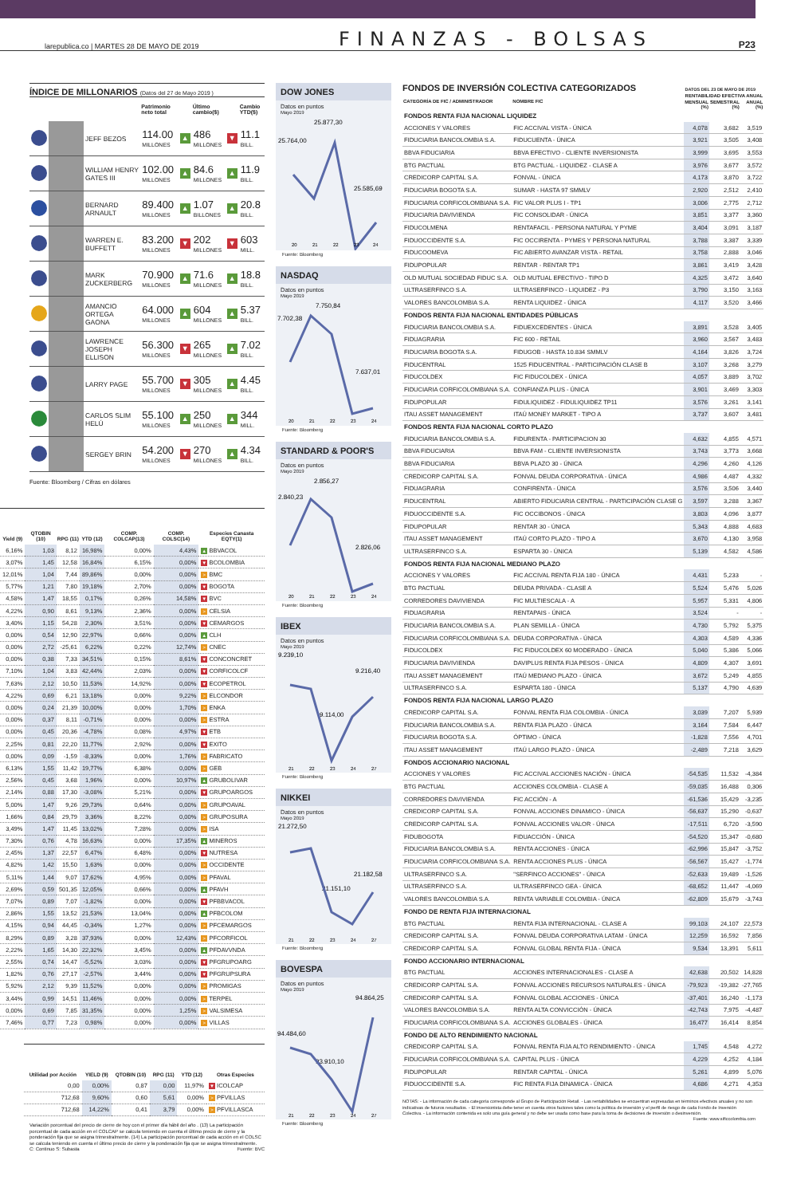larepublica.co | MARTES 28 DE MAYO DE 2019
FINANZAS - BOLSAS
P23
ÍNDICE DE MILLONARIOS (Datos del 27 de Mayo 2019 )
| | | | Patrimonio neto total | | Último cambio($) | | Cambio YTD($) |
| --- | --- | --- | --- | --- | --- | --- | --- |
| | | JEFF BEZOS | 114.00 MILLONES | ▲ | 486 MILLONES | ▼ | 11.1 BILL. |
| | | WILLIAM HENRY GATES III | 102.00 MILLONES | ▲ | 84.6 MILLONES | ▲ | 11.9 BILL. |
| | | BERNARD ARNAULT | 89.400 MILLONES | ▲ | 1.07 BILLONES | ▲ | 20.8 BILL. |
| | | WARREN E. BUFFETT | 83.200 MILLONES | ▼ | 202 MILLONES | ▼ | 603 MILL. |
| | | MARK ZUCKERBERG | 70.900 MILLONES | ▲ | 71.6 MILLONES | ▲ | 18.8 BILL. |
| | | AMANCIO ORTEGA GAONA | 64.000 MILLONES | ▲ | 604 MILLONES | ▲ | 5.37 BILL. |
| | | LAWRENCE JOSEPH ELLISON | 56.300 MILLONES | ▼ | 265 MILLONES | ▲ | 7.02 BILL. |
| | | LARRY PAGE | 55.700 MILLONES | ▼ | 305 MILLONES | ▲ | 4.45 BILL. |
| | | CARLOS SLIM HELÚ | 55.100 MILLONES | ▲ | 250 MILLONES | ▲ | 344 MILL. |
| | | SERGEY BRIN | 54.200 MILLONES | ▼ | 270 MILLONES | ▲ | 4.34 BILL. |
Fuente: Bloomberg / Cifras en dólares
| Yield (9) | QTOBIN (10) | RPG (11) | YTD (12) | COMP. COLCAP(13) | COMP. COLSC(14) | Especies Canasta EQTY(1) |
| --- | --- | --- | --- | --- | --- | --- |
| 6,16% | 1,03 | 8,12 | 16,98% | 0,00% | 4,43% | ▲ BBVACOL |
| 3,07% | 1,45 | 12,58 | 16,84% | 6,15% | 0,00% | ▼ BCOLOMBIA |
| 12,01% | 1,04 | 7,44 | 89,86% | 0,00% | 0,00% | > BMC |
| 5,77% | 1,21 | 7,80 | 19,18% | 2,70% | 0,00% | ▼ BOGOTA |
| 4,58% | 1,47 | 18,55 | 0,17% | 0,26% | 14,58% | ▼ BVC |
| 4,22% | 0,90 | 8,61 | 9,13% | 2,36% | 0,00% | > CELSIA |
| 3,40% | 1,15 | 54,28 | 2,30% | 3,51% | 0,00% | ▼ CEMARGOS |
| 0,00% | 0,54 | 12,90 | 22,97% | 0,66% | 0,00% | ▲ CLH |
| 0,00% | 2,72 | -25,61 | 6,22% | 0,22% | 12,74% | > CNEC |
| 0,00% | 0,38 | 7,33 | 34,51% | 0,15% | 8,61% | ▼ CONCONCRET |
| 7,10% | 1,04 | 3,83 | 42,44% | 2,03% | 0,00% | ▼ CORFICOLCF |
| 7,63% | 2,12 | 10,50 | 11,53% | 14,92% | 0,00% | ▼ ECOPETROL |
| 4,22% | 0,69 | 6,21 | 13,18% | 0,00% | 9,22% | > ELCONDOR |
| 0,00% | 0,24 | 21,39 | 10,00% | 0,00% | 1,70% | > ENKA |
| 0,00% | 0,37 | 8,11 | -0,71% | 0,00% | 0,00% | > ESTRA |
| 0,00% | 0,45 | 20,36 | -4,78% | 0,08% | 4,97% | ▼ ETB |
| 2,25% | 0,81 | 22,20 | 11,77% | 2,92% | 0,00% | ▼ EXITO |
| 0,00% | 0,09 | -1,59 | -8,33% | 0,00% | 1,76% | > FABRICATO |
| 6,13% | 1,55 | 11,42 | 19,77% | 6,38% | 0,00% | > GEB |
| 2,56% | 0,45 | 3,68 | 1,96% | 0,00% | 10,97% | ▲ GRUBOLIVAR |
| 2,14% | 0,88 | 17,30 | -3,08% | 5,21% | 0,00% | ▼ GRUPOARGOS |
| 5,00% | 1,47 | 9,26 | 29,73% | 0,64% | 0,00% | > GRUPOAVAL |
| 1,66% | 0,84 | 29,79 | 3,36% | 8,22% | 0,00% | > GRUPOSURA |
| 3,49% | 1,47 | 11,45 | 13,02% | 7,28% | 0,00% | > ISA |
| 7,30% | 0,76 | 4,78 | 16,63% | 0,00% | 17,35% | ▲ MINEROS |
| 2,45% | 1,37 | 22,57 | 6,47% | 6,48% | 0,00% | ▼ NUTRESA |
| 4,82% | 1,42 | 15,50 | 1,63% | 0,00% | 0,00% | > OCCIDENTE |
| 5,11% | 1,44 | 9,07 | 17,62% | 4,95% | 0,00% | > PFAVAL |
| 2,69% | 0,59 | 501,35 | 12,05% | 0,66% | 0,00% | ▲ PFAVH |
| 7,07% | 0,89 | 7,07 | -1,82% | 0,00% | 0,00% | ▼ PFBBVACOL |
| 2,86% | 1,55 | 13,52 | 21,53% | 13,04% | 0,00% | ▲ PFBCOLOM |
| 4,15% | 0,94 | 44,45 | -0,34% | 1,27% | 0,00% | > PFCEMARGOS |
| 8,29% | 0,89 | 3,28 | 37,93% | 0,00% | 12,43% | > PFCORFICOL |
| 2,22% | 1,65 | 14,30 | 22,32% | 3,45% | 0,00% | ▲ PFDAVVNDA |
| 2,55% | 0,74 | 14,47 | -5,52% | 3,03% | 0,00% | ▼ PFGRUPOARG |
| 1,82% | 0,76 | 27,17 | -2,57% | 3,44% | 0,00% | ▼ PFGRUPSURA |
| 5,92% | 2,12 | 9,39 | 11,52% | 0,00% | 0,00% | > PROMIGAS |
| 3,44% | 0,99 | 14,51 | 11,46% | 0,00% | 0,00% | > TERPEL |
| 0,00% | 0,69 | 7,85 | 31,35% | 0,00% | 1,25% | > VALSIMESA |
| 7,46% | 0,77 | 7,23 | 0,98% | 0,00% | 0,00% | > VILLAS |
| Utilidad por Acción | YIELD (9) | QTOBIN (10) | RPG (11) | YTD (12) | Otras Especies |
| --- | --- | --- | --- | --- | --- |
| 0,00 | 0,00% | 0,87 | 0,00 | 11,97% | ▼ ICOLCAP |
| 712,68 | 9,60% | 0,60 | 5,61 | 0,00% | > PFVILLAS |
| 712,68 | 14,22% | 0,41 | 3,79 | 0,00% | > PFVILLASCA |
Variación porcentual del precio de cierre de hoy con el primer día hábil del año . (13) La participación porcentual de cada acción en el COLCAP se calcula teniendo en cuenta el último precio de cierre y la ponderación fija que se asigna trimestralmente. (14) La participación porcentual de cada acción en el COLSC se calcula teniendo en cuenta el último precio de cierre y la ponderación fija que se asigna trimestralmente.
C: Continuo S: Subasta Fuente: BVC
DOW JONES
Datos en puntos
Mayo 2019
25.877,30
25.764,00
25.585,69
20
21
22
23
24
Fuente: Bloomberg
NASDAQ
Datos en puntos
Mayo 2019
7.750,84
7.702,38
7.637,01
20
21
22
23
24
Fuente: Bloomberg
STANDARD & POOR'S
Datos en puntos
Mayo 2019
2.856,27
2.840,23
2.826,06
20
21
22
23
24
Fuente: Bloomberg
IBEX
Datos en puntos
Mayo 2019
9.239,10
9.216,40
9.114,00
21
22
23
24
27
Fuente: Bloomberg
NIKKEI
Datos en puntos
Mayo 2019
21.272,50
21.182,58
21.151,10
21
22
23
24
27
Fuente: Bloomberg
BOVESPA
Datos en puntos
Mayo 2019
94.864,25
94.484,60
93.910,10
21
22
23
24
27
Fuente: Bloomberg
FONDOS DE INVERSIÓN COLECTIVA CATEGORIZADOS DATOS DEL 23 DE MAYO DE 2019
| CATEGORÍA DE FIC / ADMINISTRADOR | NOMBRE FIC | RENTABILIDAD EFECTIVA ANUAL | | |
| --- | --- | --- | --- | --- |
| | | MENSUAL (%) | SEMESTRAL (%) | ANUAL (%) |
| FONDOS RENTA FIJA NACIONAL LIQUIDEZ | | | | |
| ACCIONES Y VALORES | FIC ACCIVAL VISTA - ÚNICA | 4,078 | 3,682 | 3,519 |
| FIDUCIARIA BANCOLOMBIA S.A. | FIDUCUENTA - ÚNICA | 3,921 | 3,505 | 3,408 |
| BBVA FIDUCIARIA | BBVA EFECTIVO - CLIENTE INVERSIONISTA | 3,999 | 3,695 | 3,553 |
| BTG PACTUAL | BTG PACTUAL - LIQUIDEZ - CLASE A | 3,976 | 3,677 | 3,572 |
| CREDICORP CAPITAL S.A. | FONVAL - ÚNICA | 4,173 | 3,870 | 3,722 |
| FIDUCIARIA BOGOTA S.A. | SUMAR - HASTA 97 SMMLV | 2,920 | 2,512 | 2,410 |
| FIDUCIARIA CORFICOLOMBIANA S.A. | FIC VALOR PLUS I - TP1 | 3,006 | 2,775 | 2,712 |
| FIDUCIARIA DAVIVIENDA | FIC CONSOLIDAR - ÚNICA | 3,851 | 3,377 | 3,360 |
| FIDUCOLMENA | RENTAFACIL - PERSONA NATURAL Y PYME | 3,404 | 3,091 | 3,187 |
| FIDUOCCIDENTE S.A. | FIC OCCIRENTA - PYMES Y PERSONA NATURAL | 3,788 | 3,387 | 3,339 |
| FIDUCOOMEVA | FIC ABIERTO AVANZAR VISTA - RETAIL | 3,758 | 2,888 | 3,046 |
| FIDUPOPULAR | RENTAR - RENTAR TP1 | 3,861 | 3,419 | 3,428 |
| OLD MUTUAL SOCIEDAD FIDUC S.A. | OLD MUTUAL EFECTIVO - TIPO D | 4,325 | 3,472 | 3,640 |
| ULTRASERFINCO S.A. | ULTRASERFINCO - LIQUIDEZ - P3 | 3,790 | 3,150 | 3,163 |
| VALORES BANCOLOMBIA S.A. | RENTA LIQUIDEZ - ÚNICA | 4,117 | 3,520 | 3,466 |
| FONDOS RENTA FIJA NACIONAL ENTIDADES PÚBLICAS | | | | |
| FIDUCIARIA BANCOLOMBIA S.A. | FIDUEXCEDENTES - ÚNICA | 3,891 | 3,528 | 3,405 |
| FIDUAGRARIA | FIC 600 - RETAIL | 3,960 | 3,567 | 3,483 |
| FIDUCIARIA BOGOTA S.A. | FIDUGOB - HASTA 10.834 SMMLV | 4,164 | 3,826 | 3,724 |
| FIDUCENTRAL | 1525 FIDUCENTRAL - PARTICIPACIÓN CLASE B | 3,107 | 3,268 | 3,279 |
| FIDUCOLDEX | FIC FIDUCOLDEX - ÚNICA | 4,057 | 3,889 | 3,702 |
| FIDUCIARIA CORFICOLOMBIANA S.A. | CONFIANZA PLUS - ÚNICA | 3,901 | 3,469 | 3,303 |
| FIDUPOPULAR | FIDULIQUIDEZ - FIDULIQUIDEZ TP11 | 3,576 | 3,261 | 3,141 |
| ITAU ASSET MANAGEMENT | ITAÚ MONEY MARKET - TIPO A | 3,737 | 3,607 | 3,481 |
| FONDOS RENTA FIJA NACIONAL CORTO PLAZO | | | | |
| FIDUCIARIA BANCOLOMBIA S.A. | FIDURENTA - PARTICIPACION 30 | 4,632 | 4,855 | 4,571 |
| BBVA FIDUCIARIA | BBVA FAM - CLIENTE INVERSIONISTA | 3,743 | 3,773 | 3,668 |
| BBVA FIDUCIARIA | BBVA PLAZO 30 - ÚNICA | 4,296 | 4,260 | 4,126 |
| CREDICORP CAPITAL S.A. | FONVAL DEUDA CORPORATIVA - ÚNICA | 4,986 | 4,487 | 4,332 |
| FIDUAGRARIA | CONFIRENTA - ÚNICA | 3,576 | 3,506 | 3,440 |
| FIDUCENTRAL | ABIERTO FIDUCIARIA CENTRAL - PARTICIPACIÓN CLASE G | 3,597 | 3,288 | 3,367 |
| FIDUOCCIDENTE S.A. | FIC OCCIBONOS - ÚNICA | 3,803 | 4,096 | 3,877 |
| FIDUPOPULAR | RENTAR 30 - ÚNICA | 5,343 | 4,888 | 4,683 |
| ITAU ASSET MANAGEMENT | ITAÚ CORTO PLAZO - TIPO A | 3,670 | 4,130 | 3,958 |
| ULTRASERFINCO S.A. | ESPARTA 30 - ÚNICA | 5,139 | 4,582 | 4,586 |
| FONDOS RENTA FIJA NACIONAL MEDIANO PLAZO | | | | |
| ACCIONES Y VALORES | FIC ACCIVAL RENTA FIJA 180 - ÚNICA | 4,431 | 5,233 | - |
| BTG PACTUAL | DEUDA PRIVADA - CLASE A | 5,524 | 5,476 | 5,026 |
| CORREDORES DAVIVIENDA | FIC MULTIESCALA - A | 5,957 | 5,331 | 4,806 |
| FIDUAGRARIA | RENTAPAIS - ÚNICA | 3,524 | - | - |
| FIDUCIARIA BANCOLOMBIA S.A. | PLAN SEMILLA - ÚNICA | 4,730 | 5,792 | 5,375 |
| FIDUCIARIA CORFICOLOMBIANA S.A. | DEUDA CORPORATIVA - ÚNICA | 4,303 | 4,589 | 4,336 |
| FIDUCOLDEX | FIC FIDUCOLDEX 60 MODERADO - ÚNICA | 5,040 | 5,386 | 5,066 |
| FIDUCIARIA DAVIVIENDA | DAVIPLUS RENTA FIJA PESOS - ÚNICA | 4,809 | 4,307 | 3,691 |
| ITAU ASSET MANAGEMENT | ITAÚ MEDIANO PLAZO - ÚNICA | 3,672 | 5,249 | 4,855 |
| ULTRASERFINCO S.A. | ESPARTA 180 - ÚNICA | 5,137 | 4,790 | 4,639 |
| FONDOS RENTA FIJA NACIONAL LARGO PLAZO | | | | |
| CREDICORP CAPITAL S.A. | FONVAL RENTA FIJA COLOMBIA - ÚNICA | 3,039 | 7,207 | 5,939 |
| FIDUCIARIA BANCOLOMBIA S.A. | RENTA FIJA PLAZO - ÚNICA | 3,164 | 7,584 | 6,447 |
| FIDUCIARIA BOGOTA S.A. | ÓPTIMO - ÚNICA | -1,828 | 7,556 | 4,701 |
| ITAU ASSET MANAGEMENT | ITAÚ LARGO PLAZO - ÚNICA | -2,489 | 7,218 | 3,629 |
| FONDOS ACCIONARIO NACIONAL | | | | |
| ACCIONES Y VALORES | FIC ACCIVAL ACCIONES NACIÓN - ÚNICA | -54,535 | 11,532 | -4,384 |
| BTG PACTUAL | ACCIONES COLOMBIA - CLASE A | -59,035 | 16,488 | 0,306 |
| CORREDORES DAVIVIENDA | FIC ACCIÓN - A | -61,536 | 15,429 | -3,235 |
| CREDICORP CAPITAL S.A. | FONVAL ACCIONES DINAMICO - ÚNICA | -56,637 | 15,290 | -0,637 |
| CREDICORP CAPITAL S.A. | FONVAL ACCIONES VALOR - ÚNICA | -17,511 | 6,720 | -3,590 |
| FIDUBOGOTA | FIDUACCIÓN - ÚNICA | -54,520 | 15,347 | -0,680 |
| FIDUCIARIA BANCOLOMBIA S.A. | RENTA ACCIONES - ÚNICA | -62,996 | 15,847 | -3,752 |
| FIDUCIARIA CORFICOLOMBIANA S.A. | RENTA ACCIONES PLUS - ÚNICA | -56,567 | 15,427 | -1,774 |
| ULTRASERFINCO S.A. | "SERFINCO ACCIONES" - ÚNICA | -52,633 | 19,489 | -1,526 |
| ULTRASERFINCO S.A. | ULTRASERFINCO GEA - ÚNICA | -68,652 | 11,447 | -4,069 |
| VALORES BANCOLOMBIA S.A. | RENTA VARIABLE COLOMBIA - ÚNICA | -62,809 | 15,679 | -3,743 |
| FONDO DE RENTA FIJA INTERNACIONAL | | | | |
| BTG PACTUAL | RENTA FIJA INTERNACIONAL - CLASE A | 99,103 | 24,107 | 22,573 |
| CREDICORP CAPITAL S.A. | FONVAL DEUDA CORPORATIVA LATAM - ÚNICA | 12,259 | 16,592 | 7,856 |
| CREDICORP CAPITAL S.A. | FONVAL GLOBAL RENTA FIJA - ÚNICA | 9,534 | 13,391 | 5,611 |
| FONDO ACCIONARIO INTERNACIONAL | | | | |
| BTG PACTUAL | ACCIONES INTERNACIONALES - CLASE A | 42,638 | 20,502 | 14,828 |
| CREDICORP CAPITAL S.A. | FONVAL ACCIONES RECURSOS NATURALES - ÚNICA | -79,923 | -19,382 | -27,765 |
| CREDICORP CAPITAL S.A. | FONVAL GLOBAL ACCIONES - ÚNICA | -37,401 | 16,240 | -1,173 |
| VALORES BANCOLOMBIA S.A. | RENTA ALTA CONVICCIÓN - ÚNICA | -42,743 | 7,975 | -4,487 |
| FIDUCIARIA CORFICOLOMBIANA S.A. | ACCIONES GLOBALES - ÚNICA | 16,477 | 16,414 | 8,854 |
| FONDO DE ALTO RENDIMIENTO NACIONAL | | | | |
| CREDICORP CAPITAL S.A. | FONVAL RENTA FIJA ALTO RENDIMIENTO - ÚNICA | 1,745 | 4,548 | 4,272 |
| FIDUCIARIA CORFICOLOMBIANA S.A. | CAPITAL PLUS - ÚNICA | 4,229 | 4,252 | 4,184 |
| FIDUPOPULAR | RENTAR CAPITAL - ÚNICA | 5,261 | 4,899 | 5,076 |
| FIDUOCCIDENTE S.A. | FIC RENTA FIJA DINAMICA - ÚNICA | 4,686 | 4,271 | 4,353 |
NOTAS: - La información de cada categoría corresponde al Grupo de Participación Retail. - Las rentabilidades se encuentran expresadas en términos efectivos anuales y no son indicativas de futuros resultados. - El inversionista debe tener en cuenta otros factores tales como la política de inversión y el perfil de riesgo de cada Fondo de Inversión Colectiva. - La información contenida es solo una guía general y no debe ser usada como base para la toma de decisiones de inversión o desinversión. Fuente: www.sificcolombia.com